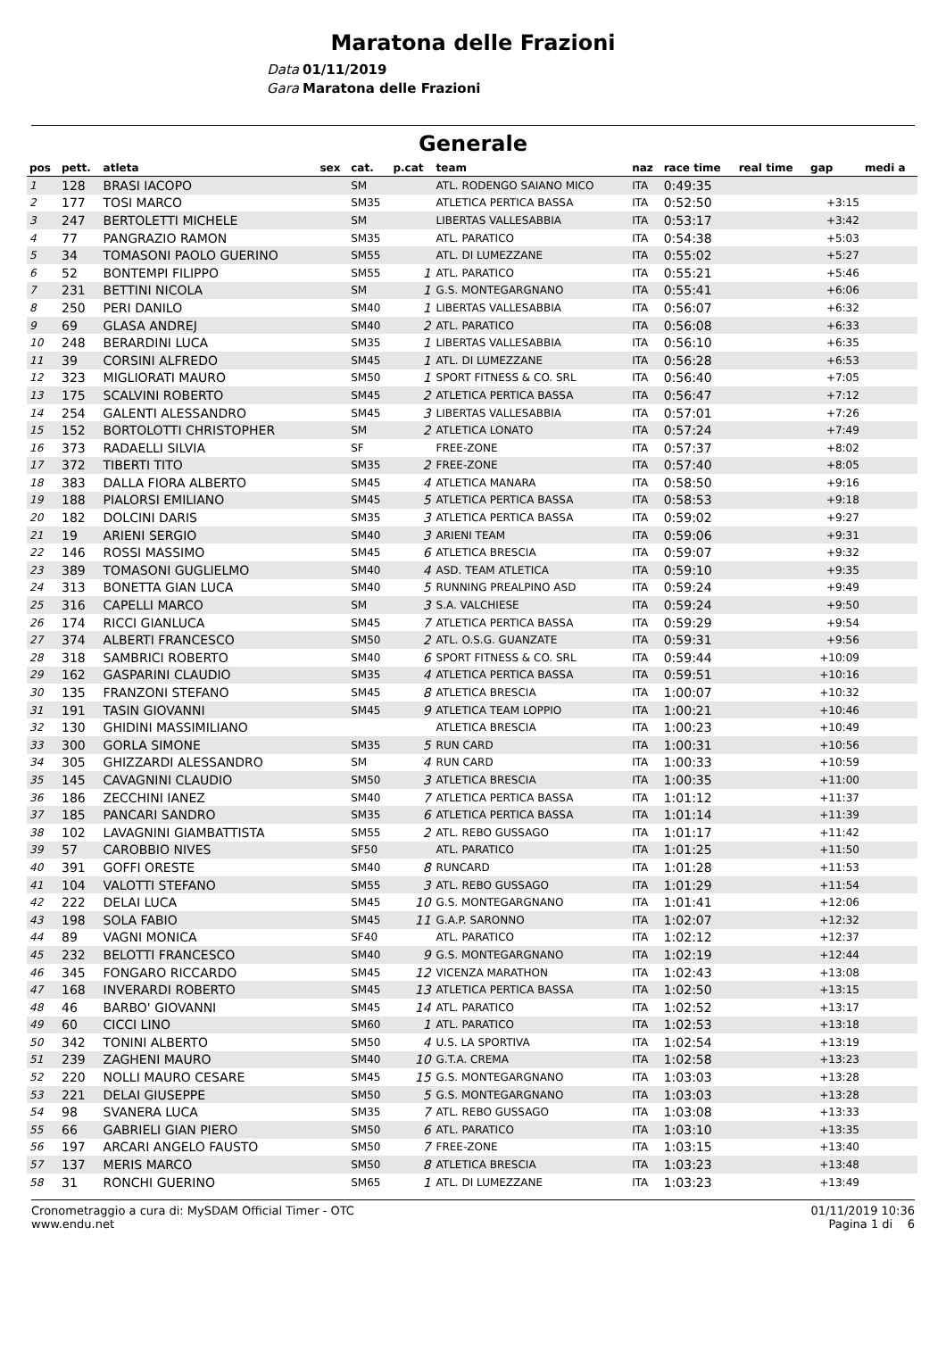Maratona delle Frazioni
Data 01/11/2019
Gara Maratona delle Frazioni
Generale
| pos | pett. | atleta | sex | cat. | p.cat | team | naz | race time | real time | gap | medi a |
| --- | --- | --- | --- | --- | --- | --- | --- | --- | --- | --- | --- |
| 1 | 128 | BRASI IACOPO | | SM | | ATL. RODENGO SAIANO MICO | ITA | 0:49:35 | | | |
| 2 | 177 | TOSI MARCO | | SM35 | | ATLETICA PERTICA BASSA | ITA | 0:52:50 | | +3:15 | |
| 3 | 247 | BERTOLETTI MICHELE | | SM | | LIBERTAS VALLESABBIA | ITA | 0:53:17 | | +3:42 | |
| 4 | 77 | PANGRAZIO RAMON | | SM35 | | ATL. PARATICO | ITA | 0:54:38 | | +5:03 | |
| 5 | 34 | TOMASONI PAOLO GUERINO | | SM55 | | ATL. DI LUMEZZANE | ITA | 0:55:02 | | +5:27 | |
| 6 | 52 | BONTEMPI FILIPPO | | SM55 | 1 | ATL. PARATICO | ITA | 0:55:21 | | +5:46 | |
| 7 | 231 | BETTINI NICOLA | | SM | 1 | G.S. MONTEGARGNANO | ITA | 0:55:41 | | +6:06 | |
| 8 | 250 | PERI DANILO | | SM40 | 1 | LIBERTAS VALLESABBIA | ITA | 0:56:07 | | +6:32 | |
| 9 | 69 | GLASA ANDREJ | | SM40 | 2 | ATL. PARATICO | ITA | 0:56:08 | | +6:33 | |
| 10 | 248 | BERARDINI LUCA | | SM35 | 1 | LIBERTAS VALLESABBIA | ITA | 0:56:10 | | +6:35 | |
| 11 | 39 | CORSINI ALFREDO | | SM45 | 1 | ATL. DI LUMEZZANE | ITA | 0:56:28 | | +6:53 | |
| 12 | 323 | MIGLIORATI MAURO | | SM50 | 1 | SPORT FITNESS & CO. SRL | ITA | 0:56:40 | | +7:05 | |
| 13 | 175 | SCALVINI ROBERTO | | SM45 | 2 | ATLETICA PERTICA BASSA | ITA | 0:56:47 | | +7:12 | |
| 14 | 254 | GALENTI ALESSANDRO | | SM45 | 3 | LIBERTAS VALLESABBIA | ITA | 0:57:01 | | +7:26 | |
| 15 | 152 | BORTOLOTTI CHRISTOPHER | | SM | 2 | ATLETICA LONATO | ITA | 0:57:24 | | +7:49 | |
| 16 | 373 | RADAELLI SILVIA | | SF | | FREE-ZONE | ITA | 0:57:37 | | +8:02 | |
| 17 | 372 | TIBERTI TITO | | SM35 | 2 | FREE-ZONE | ITA | 0:57:40 | | +8:05 | |
| 18 | 383 | DALLA FIORA ALBERTO | | SM45 | 4 | ATLETICA MANARA | ITA | 0:58:50 | | +9:16 | |
| 19 | 188 | PIALORSI EMILIANO | | SM45 | 5 | ATLETICA PERTICA BASSA | ITA | 0:58:53 | | +9:18 | |
| 20 | 182 | DOLCINI DARIS | | SM35 | 3 | ATLETICA PERTICA BASSA | ITA | 0:59:02 | | +9:27 | |
| 21 | 19 | ARIENI SERGIO | | SM40 | 3 | ARIENI TEAM | ITA | 0:59:06 | | +9:31 | |
| 22 | 146 | ROSSI MASSIMO | | SM45 | 6 | ATLETICA BRESCIA | ITA | 0:59:07 | | +9:32 | |
| 23 | 389 | TOMASONI GUGLIELMO | | SM40 | 4 | ASD. TEAM ATLETICA | ITA | 0:59:10 | | +9:35 | |
| 24 | 313 | BONETTA GIAN LUCA | | SM40 | 5 | RUNNING PREALPINO ASD | ITA | 0:59:24 | | +9:49 | |
| 25 | 316 | CAPELLI MARCO | | SM | 3 | S.A. VALCHIESE | ITA | 0:59:24 | | +9:50 | |
| 26 | 174 | RICCI GIANLUCA | | SM45 | 7 | ATLETICA PERTICA BASSA | ITA | 0:59:29 | | +9:54 | |
| 27 | 374 | ALBERTI FRANCESCO | | SM50 | 2 | ATL. O.S.G. GUANZATE | ITA | 0:59:31 | | +9:56 | |
| 28 | 318 | SAMBRICI ROBERTO | | SM40 | 6 | SPORT FITNESS & CO. SRL | ITA | 0:59:44 | | +10:09 | |
| 29 | 162 | GASPARINI CLAUDIO | | SM35 | 4 | ATLETICA PERTICA BASSA | ITA | 0:59:51 | | +10:16 | |
| 30 | 135 | FRANZONI STEFANO | | SM45 | 8 | ATLETICA BRESCIA | ITA | 1:00:07 | | +10:32 | |
| 31 | 191 | TASIN GIOVANNI | | SM45 | 9 | ATLETICA TEAM LOPPIO | ITA | 1:00:21 | | +10:46 | |
| 32 | 130 | GHIDINI MASSIMILIANO | | | | ATLETICA BRESCIA | ITA | 1:00:23 | | +10:49 | |
| 33 | 300 | GORLA SIMONE | | SM35 | 5 | RUN CARD | ITA | 1:00:31 | | +10:56 | |
| 34 | 305 | GHIZZARDI ALESSANDRO | | SM | 4 | RUN CARD | ITA | 1:00:33 | | +10:59 | |
| 35 | 145 | CAVAGNINI CLAUDIO | | SM50 | 3 | ATLETICA BRESCIA | ITA | 1:00:35 | | +11:00 | |
| 36 | 186 | ZECCHINI IANEZ | | SM40 | 7 | ATLETICA PERTICA BASSA | ITA | 1:01:12 | | +11:37 | |
| 37 | 185 | PANCARI SANDRO | | SM35 | 6 | ATLETICA PERTICA BASSA | ITA | 1:01:14 | | +11:39 | |
| 38 | 102 | LAVAGNINI GIAMBATTISTA | | SM55 | 2 | ATL. REBO GUSSAGO | ITA | 1:01:17 | | +11:42 | |
| 39 | 57 | CAROBBIO NIVES | | SF50 | | ATL. PARATICO | ITA | 1:01:25 | | +11:50 | |
| 40 | 391 | GOFFI ORESTE | | SM40 | 8 | RUNCARD | ITA | 1:01:28 | | +11:53 | |
| 41 | 104 | VALOTTI STEFANO | | SM55 | 3 | ATL. REBO GUSSAGO | ITA | 1:01:29 | | +11:54 | |
| 42 | 222 | DELAI LUCA | | SM45 | 10 | G.S. MONTEGARGNANO | ITA | 1:01:41 | | +12:06 | |
| 43 | 198 | SOLA FABIO | | SM45 | 11 | G.A.P. SARONNO | ITA | 1:02:07 | | +12:32 | |
| 44 | 89 | VAGNI MONICA | | SF40 | | ATL. PARATICO | ITA | 1:02:12 | | +12:37 | |
| 45 | 232 | BELOTTI FRANCESCO | | SM40 | 9 | G.S. MONTEGARGNANO | ITA | 1:02:19 | | +12:44 | |
| 46 | 345 | FONGARO RICCARDO | | SM45 | 12 | VICENZA MARATHON | ITA | 1:02:43 | | +13:08 | |
| 47 | 168 | INVERARDI ROBERTO | | SM45 | 13 | ATLETICA PERTICA BASSA | ITA | 1:02:50 | | +13:15 | |
| 48 | 46 | BARBO' GIOVANNI | | SM45 | 14 | ATL. PARATICO | ITA | 1:02:52 | | +13:17 | |
| 49 | 60 | CICCI LINO | | SM60 | 1 | ATL. PARATICO | ITA | 1:02:53 | | +13:18 | |
| 50 | 342 | TONINI ALBERTO | | SM50 | 4 | U.S. LA SPORTIVA | ITA | 1:02:54 | | +13:19 | |
| 51 | 239 | ZAGHENI MAURO | | SM40 | 10 | G.T.A. CREMA | ITA | 1:02:58 | | +13:23 | |
| 52 | 220 | NOLLI MAURO CESARE | | SM45 | 15 | G.S. MONTEGARGNANO | ITA | 1:03:03 | | +13:28 | |
| 53 | 221 | DELAI GIUSEPPE | | SM50 | 5 | G.S. MONTEGARGNANO | ITA | 1:03:03 | | +13:28 | |
| 54 | 98 | SVANERA LUCA | | SM35 | 7 | ATL. REBO GUSSAGO | ITA | 1:03:08 | | +13:33 | |
| 55 | 66 | GABRIELI GIAN PIERO | | SM50 | 6 | ATL. PARATICO | ITA | 1:03:10 | | +13:35 | |
| 56 | 197 | ARCARI ANGELO FAUSTO | | SM50 | 7 | FREE-ZONE | ITA | 1:03:15 | | +13:40 | |
| 57 | 137 | MERIS MARCO | | SM50 | 8 | ATLETICA BRESCIA | ITA | 1:03:23 | | +13:48 | |
| 58 | 31 | RONCHI GUERINO | | SM65 | 1 | ATL. DI LUMEZZANE | ITA | 1:03:23 | | +13:49 | |
Cronometraggio a cura di: MySDAM Official Timer - OTC
www.endu.net
01/11/2019 10:36
Pagina 1 di 6